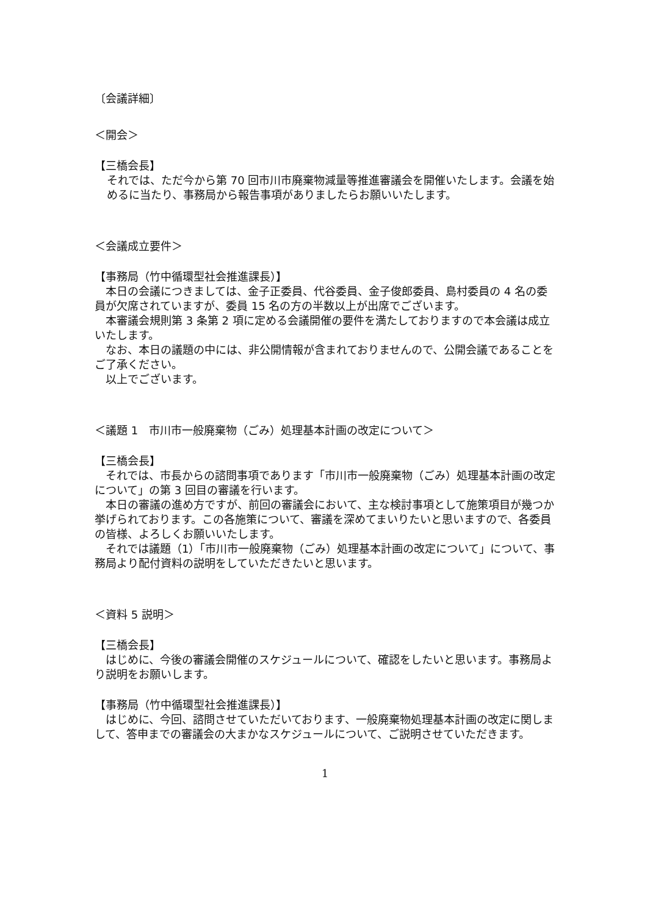〔会議詳細〕
＜開会＞
【三橋会長】
それでは、ただ今から第 70 回市川市廃棄物減量等推進審議会を開催いたします。会議を始めるに当たり、事務局から報告事項がありましたらお願いいたします。
＜会議成立要件＞
【事務局（竹中循環型社会推進課長）】
本日の会議につきましては、金子正委員、代谷委員、金子俊郎委員、島村委員の 4 名の委員が欠席されていますが、委員 15 名の方の半数以上が出席でございます。
本審議会規則第 3 条第 2 項に定める会議開催の要件を満たしておりますので本会議は成立いたします。
なお、本日の議題の中には、非公開情報が含まれておりませんので、公開会議であることをご了承ください。
以上でございます。
＜議題 1　市川市一般廃棄物（ごみ）処理基本計画の改定について＞
【三橋会長】
それでは、市長からの諮問事項であります「市川市一般廃棄物（ごみ）処理基本計画の改定について」の第 3 回目の審議を行います。
本日の審議の進め方ですが、前回の審議会において、主な検討事項として施策項目が幾つか挙げられております。この各施策について、審議を深めてまいりたいと思いますので、各委員の皆様、よろしくお願いいたします。
それでは議題（1）「市川市一般廃棄物（ごみ）処理基本計画の改定について」について、事務局より配付資料の説明をしていただきたいと思います。
＜資料 5 説明＞
【三橋会長】
はじめに、今後の審議会開催のスケジュールについて、確認をしたいと思います。事務局より説明をお願いします。
【事務局（竹中循環型社会推進課長）】
はじめに、今回、諮問させていただいております、一般廃棄物処理基本計画の改定に関しまして、答申までの審議会の大まかなスケジュールについて、ご説明させていただきます。
1